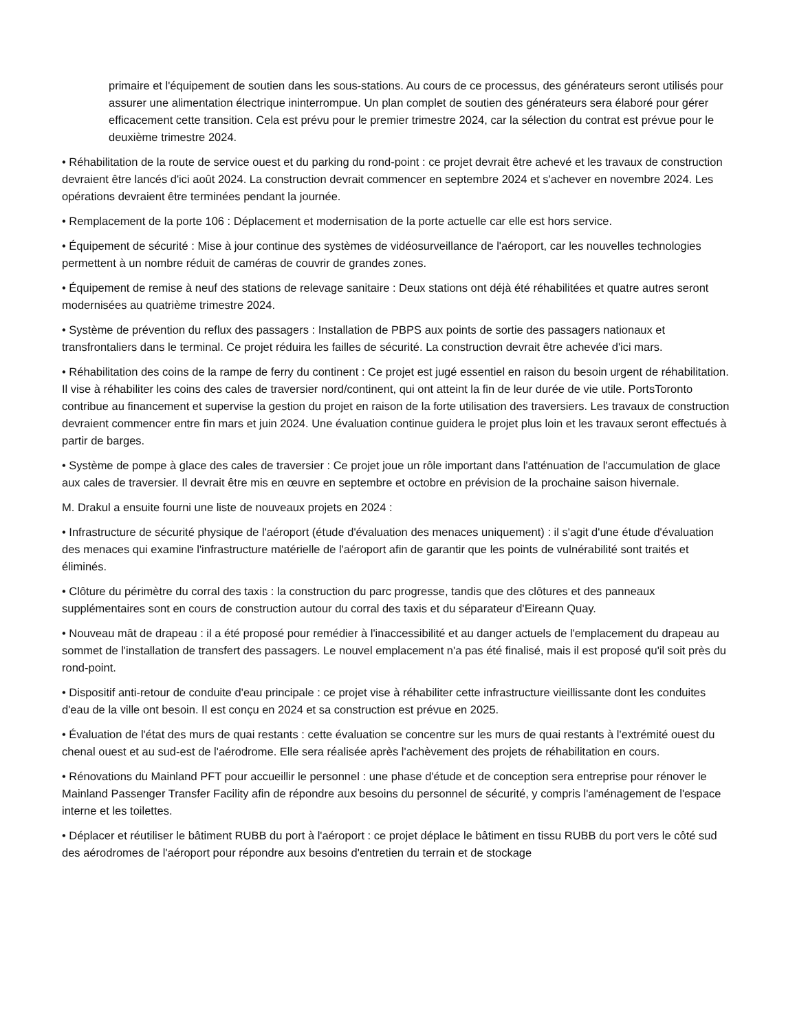primaire et l'équipement de soutien dans les sous-stations. Au cours de ce processus, des générateurs seront utilisés pour assurer une alimentation électrique ininterrompue. Un plan complet de soutien des générateurs sera élaboré pour gérer efficacement cette transition. Cela est prévu pour le premier trimestre 2024, car la sélection du contrat est prévue pour le deuxième trimestre 2024.
• Réhabilitation de la route de service ouest et du parking du rond-point : ce projet devrait être achevé et les travaux de construction devraient être lancés d'ici août 2024. La construction devrait commencer en septembre 2024 et s'achever en novembre 2024. Les opérations devraient être terminées pendant la journée.
• Remplacement de la porte 106 : Déplacement et modernisation de la porte actuelle car elle est hors service.
• Équipement de sécurité : Mise à jour continue des systèmes de vidéosurveillance de l'aéroport, car les nouvelles technologies permettent à un nombre réduit de caméras de couvrir de grandes zones.
• Équipement de remise à neuf des stations de relevage sanitaire : Deux stations ont déjà été réhabilitées et quatre autres seront modernisées au quatrième trimestre 2024.
• Système de prévention du reflux des passagers : Installation de PBPS aux points de sortie des passagers nationaux et transfrontaliers dans le terminal. Ce projet réduira les failles de sécurité. La construction devrait être achevée d'ici mars.
• Réhabilitation des coins de la rampe de ferry du continent : Ce projet est jugé essentiel en raison du besoin urgent de réhabilitation. Il vise à réhabiliter les coins des cales de traversier nord/continent, qui ont atteint la fin de leur durée de vie utile. PortsToronto contribue au financement et supervise la gestion du projet en raison de la forte utilisation des traversiers. Les travaux de construction devraient commencer entre fin mars et juin 2024. Une évaluation continue guidera le projet plus loin et les travaux seront effectués à partir de barges.
• Système de pompe à glace des cales de traversier : Ce projet joue un rôle important dans l'atténuation de l'accumulation de glace aux cales de traversier. Il devrait être mis en œuvre en septembre et octobre en prévision de la prochaine saison hivernale.
M. Drakul a ensuite fourni une liste de nouveaux projets en 2024 :
• Infrastructure de sécurité physique de l'aéroport (étude d'évaluation des menaces uniquement) : il s'agit d'une étude d'évaluation des menaces qui examine l'infrastructure matérielle de l'aéroport afin de garantir que les points de vulnérabilité sont traités et éliminés.
• Clôture du périmètre du corral des taxis : la construction du parc progresse, tandis que des clôtures et des panneaux supplémentaires sont en cours de construction autour du corral des taxis et du séparateur d'Eireann Quay.
• Nouveau mât de drapeau : il a été proposé pour remédier à l'inaccessibilité et au danger actuels de l'emplacement du drapeau au sommet de l'installation de transfert des passagers. Le nouvel emplacement n'a pas été finalisé, mais il est proposé qu'il soit près du rond-point.
• Dispositif anti-retour de conduite d'eau principale : ce projet vise à réhabiliter cette infrastructure vieillissante dont les conduites d'eau de la ville ont besoin. Il est conçu en 2024 et sa construction est prévue en 2025.
• Évaluation de l'état des murs de quai restants : cette évaluation se concentre sur les murs de quai restants à l'extrémité ouest du chenal ouest et au sud-est de l'aérodrome. Elle sera réalisée après l'achèvement des projets de réhabilitation en cours.
• Rénovations du Mainland PFT pour accueillir le personnel : une phase d'étude et de conception sera entreprise pour rénover le Mainland Passenger Transfer Facility afin de répondre aux besoins du personnel de sécurité, y compris l'aménagement de l'espace interne et les toilettes.
• Déplacer et réutiliser le bâtiment RUBB du port à l'aéroport : ce projet déplace le bâtiment en tissu RUBB du port vers le côté sud des aérodromes de l'aéroport pour répondre aux besoins d'entretien du terrain et de stockage